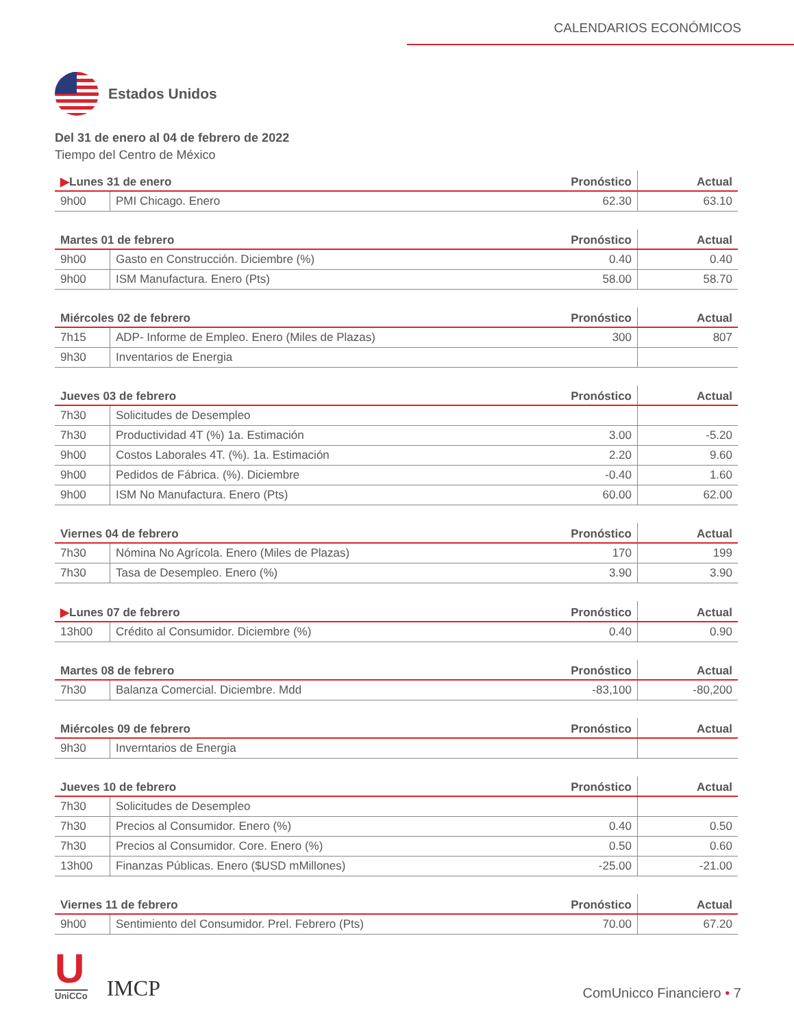CALENDARIOS ECONÓMICOS
Estados Unidos
Del 31 de enero al 04 de febrero de 2022
Tiempo del Centro de México
| ▶ Lunes 31 de enero | | Pronóstico | Actual |
| --- | --- | --- | --- |
| 9h00 | PMI Chicago. Enero | 62.30 | 63.10 |
| Martes 01 de febrero | | Pronóstico | Actual |
| --- | --- | --- | --- |
| 9h00 | Gasto en Construcción. Diciembre (%) | 0.40 | 0.40 |
| 9h00 | ISM Manufactura. Enero (Pts) | 58.00 | 58.70 |
| Miércoles 02 de febrero | | Pronóstico | Actual |
| --- | --- | --- | --- |
| 7h15 | ADP- Informe de Empleo. Enero (Miles de Plazas) | 300 | 807 |
| 9h30 | Inventarios de Energia | | |
| Jueves 03 de febrero | | Pronóstico | Actual |
| --- | --- | --- | --- |
| 7h30 | Solicitudes de Desempleo | | |
| 7h30 | Productividad 4T (%) 1a. Estimación | 3.00 | -5.20 |
| 9h00 | Costos Laborales 4T. (%). 1a. Estimación | 2.20 | 9.60 |
| 9h00 | Pedidos de Fábrica. (%). Diciembre | -0.40 | 1.60 |
| 9h00 | ISM No Manufactura. Enero (Pts) | 60.00 | 62.00 |
| Viernes 04 de febrero | | Pronóstico | Actual |
| --- | --- | --- | --- |
| 7h30 | Nómina No Agrícola. Enero (Miles de Plazas) | 170 | 199 |
| 7h30 | Tasa de Desempleo. Enero (%) | 3.90 | 3.90 |
| ▶ Lunes 07 de febrero | | Pronóstico | Actual |
| --- | --- | --- | --- |
| 13h00 | Crédito al Consumidor. Diciembre (%) | 0.40 | 0.90 |
| Martes 08 de febrero | | Pronóstico | Actual |
| --- | --- | --- | --- |
| 7h30 | Balanza Comercial. Diciembre. Mdd | -83,100 | -80,200 |
| Miércoles 09 de febrero | | Pronóstico | Actual |
| --- | --- | --- | --- |
| 9h30 | Inverntarios de Energia | | |
| Jueves 10 de febrero | | Pronóstico | Actual |
| --- | --- | --- | --- |
| 7h30 | Solicitudes de Desempleo | | |
| 7h30 | Precios al Consumidor. Enero (%) | 0.40 | 0.50 |
| 7h30 | Precios al Consumidor. Core. Enero (%) | 0.50 | 0.60 |
| 13h00 | Finanzas Públicas. Enero ($USD mMillones) | -25.00 | -21.00 |
| Viernes 11 de febrero | | Pronóstico | Actual |
| --- | --- | --- | --- |
| 9h00 | Sentimiento del Consumidor. Prel. Febrero (Pts) | 70.00 | 67.20 |
U
UniCCo
IMCP
ComUnicco Financiero • 7